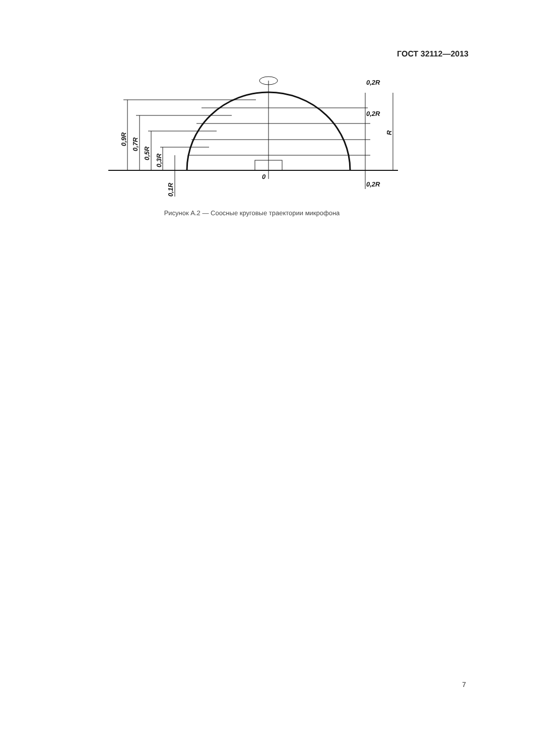ГОСТ 32112—2013
0,9R
0,7R
0,5R
0,3R
0,1R
0,2R
0,2R
0,2R
R
0
Рисунок А.2 — Соосные круговые траектории микрофона
7